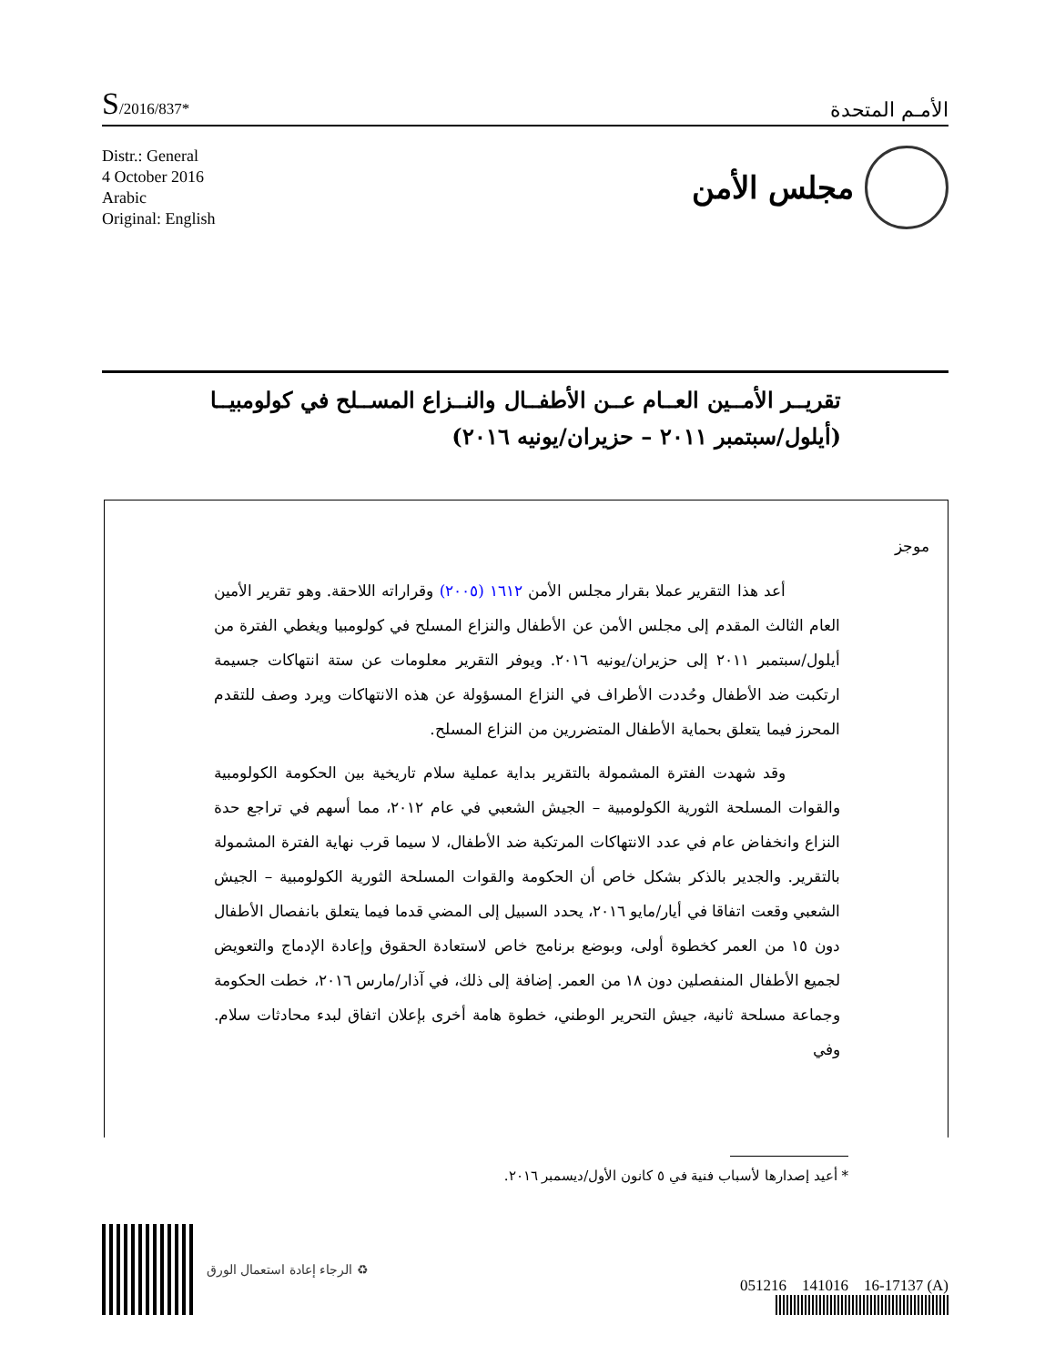S/2016/837*
الأمـم المتحدة
Distr.: General
4 October 2016
Arabic
Original: English
مجلس الأمن
تقريــر الأمــين العــام عــن الأطفــال والنــزاع المســلح في كولومبيــا
(أيلول/سبتمبر ٢٠١١ – حزيران/يونيه ٢٠١٦)
موجز
أعد هذا التقرير عملا بقرار مجلس الأمن ١٦١٢ (٢٠٠٥) وقراراته اللاحقة. وهو تقرير الأمين العام الثالث المقدم إلى مجلس الأمن عن الأطفال والنزاع المسلح في كولومبيا ويغطي الفترة من أيلول/سبتمبر ٢٠١١ إلى حزيران/يونيه ٢٠١٦. ويوفر التقرير معلومات عن ستة انتهاكات جسيمة ارتكبت ضد الأطفال وحُددت الأطراف في النزاع المسؤولة عن هذه الانتهاكات ويرد وصف للتقدم المحرز فيما يتعلق بحماية الأطفال المتضررين من النزاع المسلح.
وقد شهدت الفترة المشمولة بالتقرير بداية عملية سلام تاريخية بين الحكومة الكولومبية والقوات المسلحة الثورية الكولومبية – الجيش الشعبي في عام ٢٠١٢، مما أسهم في تراجع حدة النزاع وانخفاض عام في عدد الانتهاكات المرتكبة ضد الأطفال، لا سيما قرب نهاية الفترة المشمولة بالتقرير. والجدير بالذكر بشكل خاص أن الحكومة والقوات المسلحة الثورية الكولومبية – الجيش الشعبي وقعت اتفاقا في أيار/مايو ٢٠١٦، يحدد السبيل إلى المضي قدما فيما يتعلق بانفصال الأطفال دون ١٥ من العمر كخطوة أولى، وبوضع برنامج خاص لاستعادة الحقوق وإعادة الإدماج والتعويض لجميع الأطفال المنفصلين دون ١٨ من العمر. إضافة إلى ذلك، في آذار/مارس ٢٠١٦، خطت الحكومة وجماعة مسلحة ثانية، جيش التحرير الوطني، خطوة هامة أخرى بإعلان اتفاق لبدء محادثات سلام. وفي
* أعيد إصدارها لأسباب فنية في ٥ كانون الأول/ديسمبر ٢٠١٦.
♻ الرجاء إعادة استعمال الورق
051216 141016 16-17137 (A)